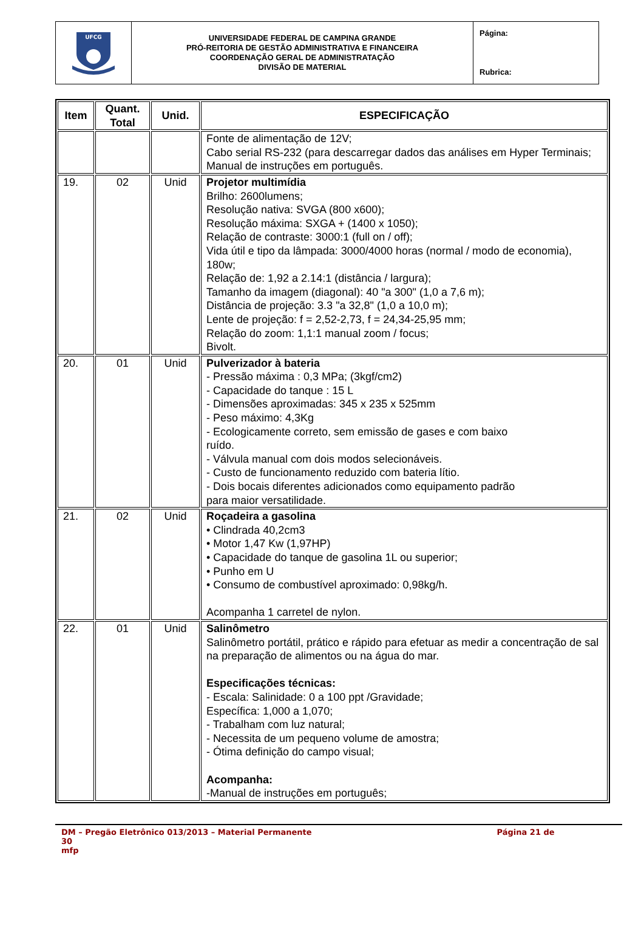| UFCG | UNIVERSIDADE FEDERAL DE CAMPINA GRANDE PRÓ-REITORIA DE GESTÃO ADMINISTRATIVA E FINANCEIRA COORDENAÇÃO GERAL DE ADMINISTRATAÇÃO DIVISÃO DE MATERIAL | Página: Rubrica: |
| Item | Quant. Total | Unid. | ESPECIFICAÇÃO |
| --- | --- | --- | --- |
| | | | Fonte de alimentação de 12V; Cabo serial RS-232 (para descarregar dados das análises em Hyper Terminais; Manual de instruções em português. |
| 19. | 02 | Unid | Projetor multimídia Brilho: 2600lumens; Resolução nativa: SVGA (800 x600); Resolução máxima: SXGA + (1400 x 1050); Relação de contraste: 3000:1 (full on / off); Vida útil e tipo da lâmpada: 3000/4000 horas (normal / modo de economia), 180w; Relação de: 1,92 a 2.14:1 (distância / largura); Tamanho da imagem (diagonal): 40 "a 300" (1,0 a 7,6 m); Distância de projeção: 3.3 "a 32,8" (1,0 a 10,0 m); Lente de projeção: f = 2,52-2,73, f = 24,34-25,95 mm; Relação do zoom: 1,1:1 manual zoom / focus; Bivolt. |
| 20. | 01 | Unid | Pulverizador à bateria - Pressão máxima : 0,3 MPa; (3kgf/cm2) - Capacidade do tanque : 15 L - Dimensões aproximadas: 345 x 235 x 525mm - Peso máximo: 4,3Kg - Ecologicamente correto, sem emissão de gases e com baixo ruído. - Válvula manual com dois modos selecionáveis. - Custo de funcionamento reduzido com bateria lítio. - Dois bocais diferentes adicionados como equipamento padrão para maior versatilidade. |
| 21. | 02 | Unid | Roçadeira a gasolina • Clindrada 40,2cm3 • Motor 1,47 Kw (1,97HP) • Capacidade do tanque de gasolina 1L ou superior; • Punho em U • Consumo de combustível aproximado: 0,98kg/h. Acompanha 1 carretel de nylon. |
| 22. | 01 | Unid | Salinômetro Salinômetro portátil, prático e rápido para efetuar as medir a concentração de sal na preparação de alimentos ou na água do mar. Especificações técnicas: - Escala: Salinidade: 0 a 100 ppt /Gravidade; Específica: 1,000 a 1,070; - Trabalham com luz natural; - Necessita de um pequeno volume de amostra; - Ótima definição do campo visual; Acompanha: -Manual de instruções em português; |
DM – Pregão Eletrônico 013/2013 – Material Permanente Página 21 de
30
mfp